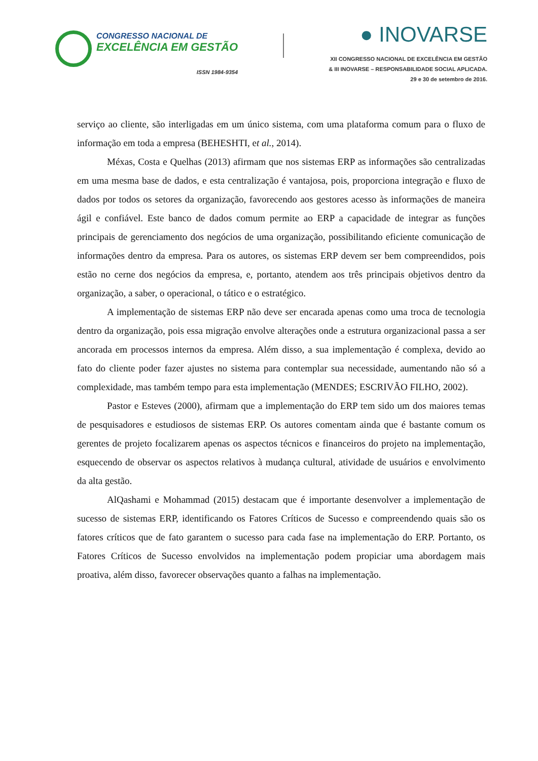CONGRESSO NACIONAL DE
EXCELÊNCIA EM GESTÃO
ISSN 1984-9354
● INOVARSE
XII CONGRESSO NACIONAL DE EXCELÊNCIA EM GESTÃO
& III INOVARSE – RESPONSABILIDADE SOCIAL APLICADA.
29 e 30 de setembro de 2016.
serviço ao cliente, são interligadas em um único sistema, com uma plataforma comum para o fluxo de informação em toda a empresa (BEHESHTI, et al., 2014).
Méxas, Costa e Quelhas (2013) afirmam que nos sistemas ERP as informações são centralizadas em uma mesma base de dados, e esta centralização é vantajosa, pois, proporciona integração e fluxo de dados por todos os setores da organização, favorecendo aos gestores acesso às informações de maneira ágil e confiável. Este banco de dados comum permite ao ERP a capacidade de integrar as funções principais de gerenciamento dos negócios de uma organização, possibilitando eficiente comunicação de informações dentro da empresa. Para os autores, os sistemas ERP devem ser bem compreendidos, pois estão no cerne dos negócios da empresa, e, portanto, atendem aos três principais objetivos dentro da organização, a saber, o operacional, o tático e o estratégico.
A implementação de sistemas ERP não deve ser encarada apenas como uma troca de tecnologia dentro da organização, pois essa migração envolve alterações onde a estrutura organizacional passa a ser ancorada em processos internos da empresa. Além disso, a sua implementação é complexa, devido ao fato do cliente poder fazer ajustes no sistema para contemplar sua necessidade, aumentando não só a complexidade, mas também tempo para esta implementação (MENDES; ESCRIVÃO FILHO, 2002).
Pastor e Esteves (2000), afirmam que a implementação do ERP tem sido um dos maiores temas de pesquisadores e estudiosos de sistemas ERP. Os autores comentam ainda que é bastante comum os gerentes de projeto focalizarem apenas os aspectos técnicos e financeiros do projeto na implementação, esquecendo de observar os aspectos relativos à mudança cultural, atividade de usuários e envolvimento da alta gestão.
AlQashami e Mohammad (2015) destacam que é importante desenvolver a implementação de sucesso de sistemas ERP, identificando os Fatores Críticos de Sucesso e compreendendo quais são os fatores críticos que de fato garantem o sucesso para cada fase na implementação do ERP. Portanto, os Fatores Críticos de Sucesso envolvidos na implementação podem propiciar uma abordagem mais proativa, além disso, favorecer observações quanto a falhas na implementação.